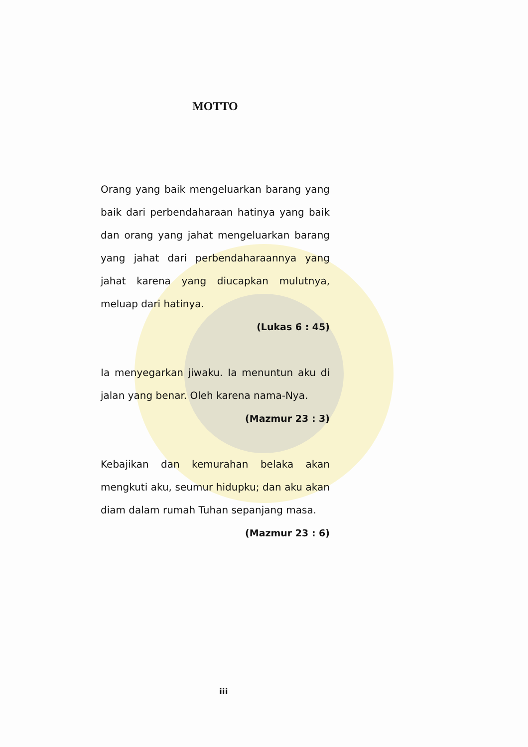MOTTO
Orang yang baik mengeluarkan barang yang baik dari perbendaharaan hatinya yang baik dan orang yang jahat mengeluarkan barang yang jahat dari perbendaharaannya yang jahat karena yang diucapkan mulutnya, meluap dari hatinya.
(Lukas 6 : 45)
Ia menyegarkan jiwaku. Ia menuntun aku di jalan yang benar. Oleh karena nama-Nya.
(Mazmur 23 : 3)
Kebajikan dan kemurahan belaka akan mengkuti aku, seumur hidupku; dan aku akan diam dalam rumah Tuhan sepanjang masa.
(Mazmur 23 : 6)
iii